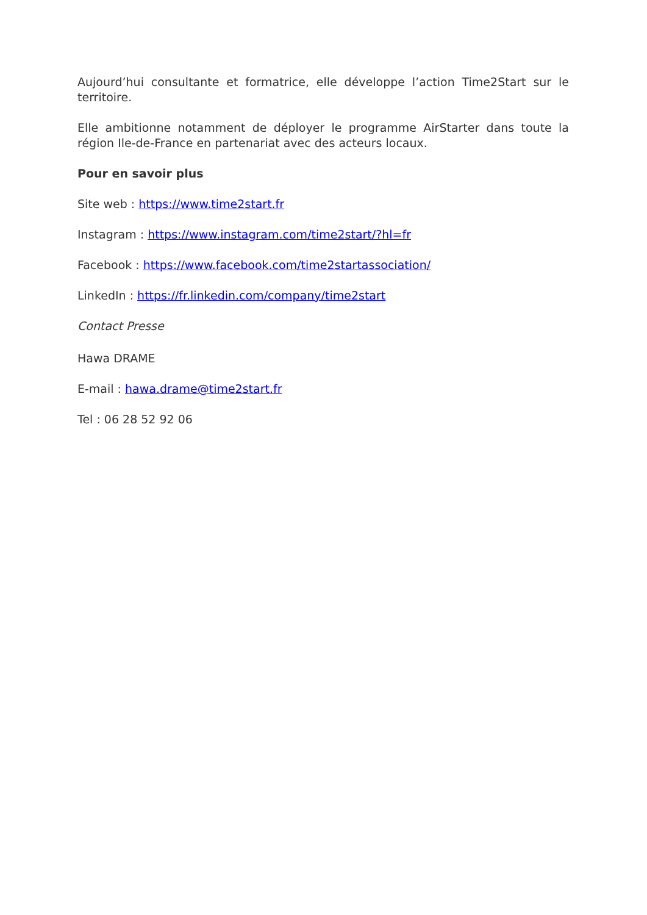Aujourd’hui consultante et formatrice, elle développe l’action Time2Start sur le territoire.
Elle ambitionne notamment de déployer le programme AirStarter dans toute la région Ile-de-France en partenariat avec des acteurs locaux.
Pour en savoir plus
Site web : https://www.time2start.fr
Instagram : https://www.instagram.com/time2start/?hl=fr
Facebook : https://www.facebook.com/time2startassociation/
LinkedIn : https://fr.linkedin.com/company/time2start
Contact Presse
Hawa DRAME
E-mail : hawa.drame@time2start.fr
Tel : 06 28 52 92 06